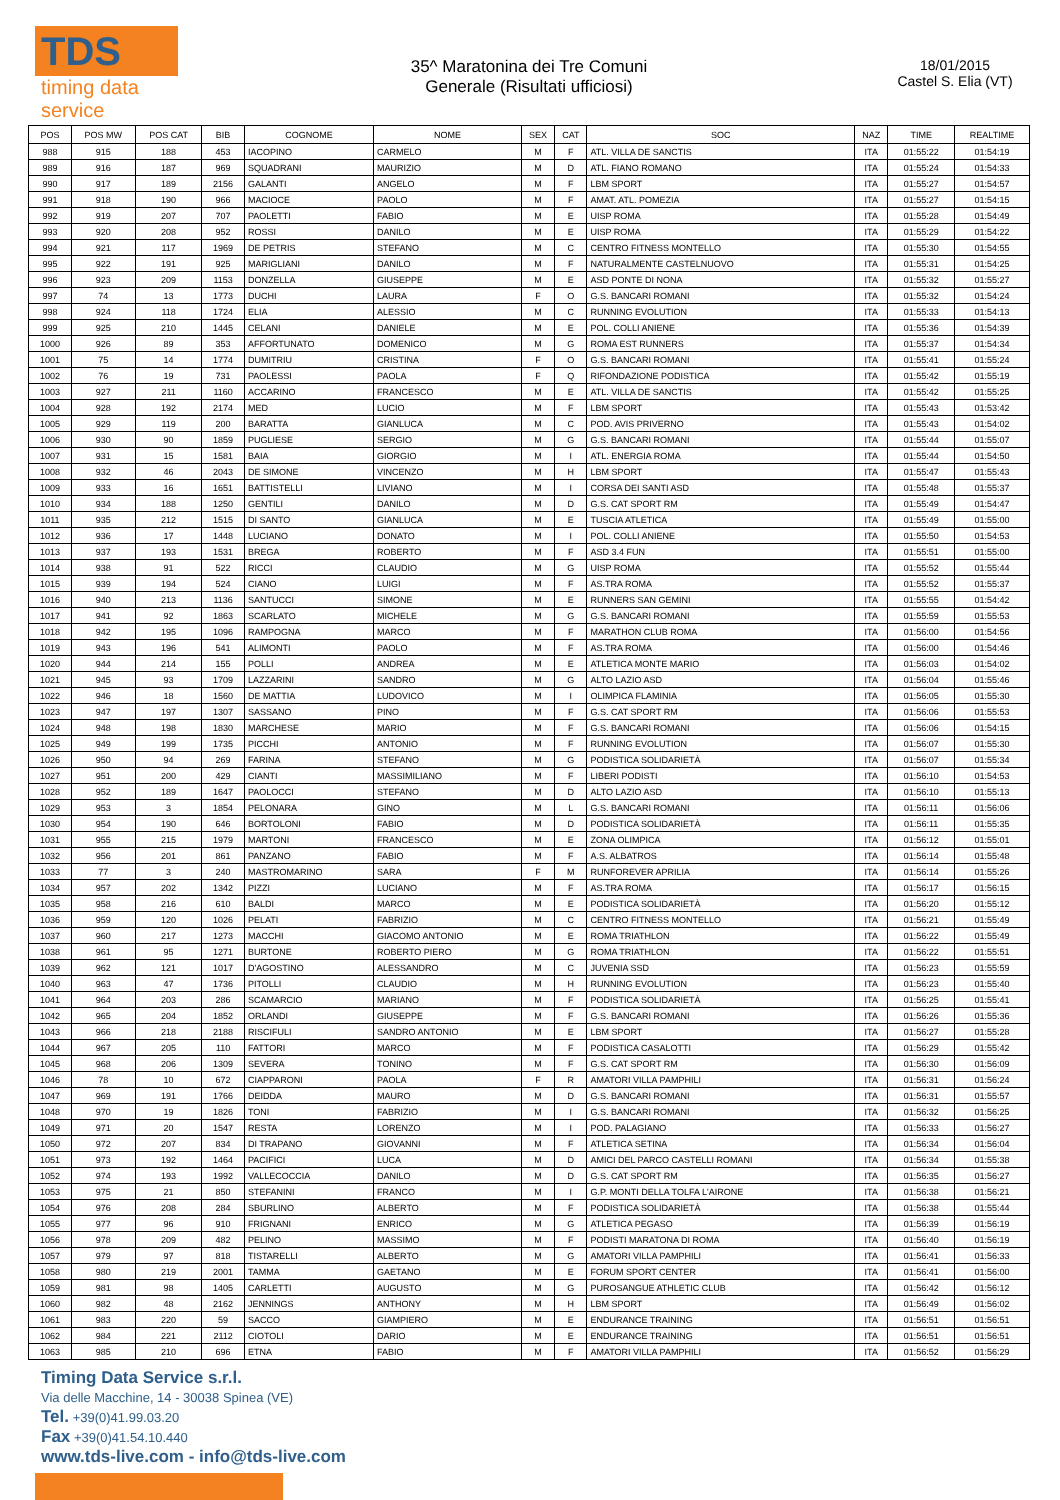TDS
timing data service
35^ Maratonina dei Tre Comuni
Generale (Risultati ufficiosi)
18/01/2015
Castel S. Elia (VT)
| POS | POS MW | POS CAT | BIB | COGNOME | NOME | SEX | CAT | SOC | NAZ | TIME | REALTIME |
| --- | --- | --- | --- | --- | --- | --- | --- | --- | --- | --- | --- |
| 988 | 915 | 188 | 453 | IACOPINO | CARMELO | M | F | ATL. VILLA DE SANCTIS | ITA | 01:55:22 | 01:54:19 |
| 989 | 916 | 187 | 969 | SQUADRANI | MAURIZIO | M | D | ATL. FIANO ROMANO | ITA | 01:55:24 | 01:54:33 |
| 990 | 917 | 189 | 2156 | GALANTI | ANGELO | M | F | LBM SPORT | ITA | 01:55:27 | 01:54:57 |
| 991 | 918 | 190 | 966 | MACIOCE | PAOLO | M | F | AMAT. ATL. POMEZIA | ITA | 01:55:27 | 01:54:15 |
| 992 | 919 | 207 | 707 | PAOLETTI | FABIO | M | E | UISP ROMA | ITA | 01:55:28 | 01:54:49 |
| 993 | 920 | 208 | 952 | ROSSI | DANILO | M | E | UISP ROMA | ITA | 01:55:29 | 01:54:22 |
| 994 | 921 | 117 | 1969 | DE PETRIS | STEFANO | M | C | CENTRO FITNESS MONTELLO | ITA | 01:55:30 | 01:54:55 |
| 995 | 922 | 191 | 925 | MARIGLIANI | DANILO | M | F | NATURALMENTE CASTELNUOVO | ITA | 01:55:31 | 01:54:25 |
| 996 | 923 | 209 | 1153 | DONZELLA | GIUSEPPE | M | E | ASD PONTE DI NONA | ITA | 01:55:32 | 01:55:27 |
| 997 | 74 | 13 | 1773 | DUCHI | LAURA | F | O | G.S. BANCARI ROMANI | ITA | 01:55:32 | 01:54:24 |
| 998 | 924 | 118 | 1724 | ELIA | ALESSIO | M | C | RUNNING EVOLUTION | ITA | 01:55:33 | 01:54:13 |
| 999 | 925 | 210 | 1445 | CELANI | DANIELE | M | E | POL. COLLI ANIENE | ITA | 01:55:36 | 01:54:39 |
| 1000 | 926 | 89 | 353 | AFFORTUNATO | DOMENICO | M | G | ROMA EST RUNNERS | ITA | 01:55:37 | 01:54:34 |
| 1001 | 75 | 14 | 1774 | DUMITRIU | CRISTINA | F | O | G.S. BANCARI ROMANI | ITA | 01:55:41 | 01:55:24 |
| 1002 | 76 | 19 | 731 | PAOLESSI | PAOLA | F | Q | RIFONDAZIONE PODISTICA | ITA | 01:55:42 | 01:55:19 |
| 1003 | 927 | 211 | 1160 | ACCARINO | FRANCESCO | M | E | ATL. VILLA DE SANCTIS | ITA | 01:55:42 | 01:55:25 |
| 1004 | 928 | 192 | 2174 | MED | LUCIO | M | F | LBM SPORT | ITA | 01:55:43 | 01:53:42 |
| 1005 | 929 | 119 | 200 | BARATTA | GIANLUCA | M | C | POD. AVIS PRIVERNO | ITA | 01:55:43 | 01:54:02 |
| 1006 | 930 | 90 | 1859 | PUGLIESE | SERGIO | M | G | G.S. BANCARI ROMANI | ITA | 01:55:44 | 01:55:07 |
| 1007 | 931 | 15 | 1581 | BAIA | GIORGIO | M | I | ATL. ENERGIA ROMA | ITA | 01:55:44 | 01:54:50 |
| 1008 | 932 | 46 | 2043 | DE SIMONE | VINCENZO | M | H | LBM SPORT | ITA | 01:55:47 | 01:55:43 |
| 1009 | 933 | 16 | 1651 | BATTISTELLI | LIVIANO | M | I | CORSA DEI SANTI ASD | ITA | 01:55:48 | 01:55:37 |
| 1010 | 934 | 188 | 1250 | GENTILI | DANILO | M | D | G.S. CAT SPORT RM | ITA | 01:55:49 | 01:54:47 |
| 1011 | 935 | 212 | 1515 | DI SANTO | GIANLUCA | M | E | TUSCIA ATLETICA | ITA | 01:55:49 | 01:55:00 |
| 1012 | 936 | 17 | 1448 | LUCIANO | DONATO | M | I | POL. COLLI ANIENE | ITA | 01:55:50 | 01:54:53 |
| 1013 | 937 | 193 | 1531 | BREGA | ROBERTO | M | F | ASD 3.4 FUN | ITA | 01:55:51 | 01:55:00 |
| 1014 | 938 | 91 | 522 | RICCI | CLAUDIO | M | G | UISP ROMA | ITA | 01:55:52 | 01:55:44 |
| 1015 | 939 | 194 | 524 | CIANO | LUIGI | M | F | AS.TRA ROMA | ITA | 01:55:52 | 01:55:37 |
| 1016 | 940 | 213 | 1136 | SANTUCCI | SIMONE | M | E | RUNNERS SAN GEMINI | ITA | 01:55:55 | 01:54:42 |
| 1017 | 941 | 92 | 1863 | SCARLATO | MICHELE | M | G | G.S. BANCARI ROMANI | ITA | 01:55:59 | 01:55:53 |
| 1018 | 942 | 195 | 1096 | RAMPOGNA | MARCO | M | F | MARATHON CLUB ROMA | ITA | 01:56:00 | 01:54:56 |
| 1019 | 943 | 196 | 541 | ALIMONTI | PAOLO | M | F | AS.TRA ROMA | ITA | 01:56:00 | 01:54:46 |
| 1020 | 944 | 214 | 155 | POLLI | ANDREA | M | E | ATLETICA MONTE MARIO | ITA | 01:56:03 | 01:54:02 |
| 1021 | 945 | 93 | 1709 | LAZZARINI | SANDRO | M | G | ALTO LAZIO ASD | ITA | 01:56:04 | 01:55:46 |
| 1022 | 946 | 18 | 1560 | DE MATTIA | LUDOVICO | M | I | OLIMPICA FLAMINIA | ITA | 01:56:05 | 01:55:30 |
| 1023 | 947 | 197 | 1307 | SASSANO | PINO | M | F | G.S. CAT SPORT RM | ITA | 01:56:06 | 01:55:53 |
| 1024 | 948 | 198 | 1830 | MARCHESE | MARIO | M | F | G.S. BANCARI ROMANI | ITA | 01:56:06 | 01:54:15 |
| 1025 | 949 | 199 | 1735 | PICCHI | ANTONIO | M | F | RUNNING EVOLUTION | ITA | 01:56:07 | 01:55:30 |
| 1026 | 950 | 94 | 269 | FARINA | STEFANO | M | G | PODISTICA SOLIDARIETÀ | ITA | 01:56:07 | 01:55:34 |
| 1027 | 951 | 200 | 429 | CIANTI | MASSIMILIANO | M | F | LIBERI PODISTI | ITA | 01:56:10 | 01:54:53 |
| 1028 | 952 | 189 | 1647 | PAOLOCCI | STEFANO | M | D | ALTO LAZIO ASD | ITA | 01:56:10 | 01:55:13 |
| 1029 | 953 | 3 | 1854 | PELONARA | GINO | M | L | G.S. BANCARI ROMANI | ITA | 01:56:11 | 01:56:06 |
| 1030 | 954 | 190 | 646 | BORTOLONI | FABIO | M | D | PODISTICA SOLIDARIETÀ | ITA | 01:56:11 | 01:55:35 |
| 1031 | 955 | 215 | 1979 | MARTONI | FRANCESCO | M | E | ZONA OLIMPICA | ITA | 01:56:12 | 01:55:01 |
| 1032 | 956 | 201 | 861 | PANZANO | FABIO | M | F | A.S. ALBATROS | ITA | 01:56:14 | 01:55:48 |
| 1033 | 77 | 3 | 240 | MASTROMARINO | SARA | F | M | RUNFOREVER APRILIA | ITA | 01:56:14 | 01:55:26 |
| 1034 | 957 | 202 | 1342 | PIZZI | LUCIANO | M | F | AS.TRA ROMA | ITA | 01:56:17 | 01:56:15 |
| 1035 | 958 | 216 | 610 | BALDI | MARCO | M | E | PODISTICA SOLIDARIETÀ | ITA | 01:56:20 | 01:55:12 |
| 1036 | 959 | 120 | 1026 | PELATI | FABRIZIO | M | C | CENTRO FITNESS MONTELLO | ITA | 01:56:21 | 01:55:49 |
| 1037 | 960 | 217 | 1273 | MACCHI | GIACOMO ANTONIO | M | E | ROMA TRIATHLON | ITA | 01:56:22 | 01:55:49 |
| 1038 | 961 | 95 | 1271 | BURTONE | ROBERTO PIERO | M | G | ROMA TRIATHLON | ITA | 01:56:22 | 01:55:51 |
| 1039 | 962 | 121 | 1017 | D'AGOSTINO | ALESSANDRO | M | C | JUVENIA SSD | ITA | 01:56:23 | 01:55:59 |
| 1040 | 963 | 47 | 1736 | PITOLLI | CLAUDIO | M | H | RUNNING EVOLUTION | ITA | 01:56:23 | 01:55:40 |
| 1041 | 964 | 203 | 286 | SCAMARCIO | MARIANO | M | F | PODISTICA SOLIDARIETÀ | ITA | 01:56:25 | 01:55:41 |
| 1042 | 965 | 204 | 1852 | ORLANDI | GIUSEPPE | M | F | G.S. BANCARI ROMANI | ITA | 01:56:26 | 01:55:36 |
| 1043 | 966 | 218 | 2188 | RISCIFULI | SANDRO ANTONIO | M | E | LBM SPORT | ITA | 01:56:27 | 01:55:28 |
| 1044 | 967 | 205 | 110 | FATTORI | MARCO | M | F | PODISTICA CASALOTTI | ITA | 01:56:29 | 01:55:42 |
| 1045 | 968 | 206 | 1309 | SEVERA | TONINO | M | F | G.S. CAT SPORT RM | ITA | 01:56:30 | 01:56:09 |
| 1046 | 78 | 10 | 672 | CIAPPARONI | PAOLA | F | R | AMATORI VILLA PAMPHILI | ITA | 01:56:31 | 01:56:24 |
| 1047 | 969 | 191 | 1766 | DEIDDA | MAURO | M | D | G.S. BANCARI ROMANI | ITA | 01:56:31 | 01:55:57 |
| 1048 | 970 | 19 | 1826 | TONI | FABRIZIO | M | I | G.S. BANCARI ROMANI | ITA | 01:56:32 | 01:56:25 |
| 1049 | 971 | 20 | 1547 | RESTA | LORENZO | M | I | POD. PALAGIANO | ITA | 01:56:33 | 01:56:27 |
| 1050 | 972 | 207 | 834 | DI TRAPANO | GIOVANNI | M | F | ATLETICA SETINA | ITA | 01:56:34 | 01:56:04 |
| 1051 | 973 | 192 | 1464 | PACIFICI | LUCA | M | D | AMICI DEL PARCO CASTELLI ROMANI | ITA | 01:56:34 | 01:55:38 |
| 1052 | 974 | 193 | 1992 | VALLECOCCIA | DANILO | M | D | G.S. CAT SPORT RM | ITA | 01:56:35 | 01:56:27 |
| 1053 | 975 | 21 | 850 | STEFANINI | FRANCO | M | I | G.P. MONTI DELLA TOLFA L'AIRONE | ITA | 01:56:38 | 01:56:21 |
| 1054 | 976 | 208 | 284 | SBURLINO | ALBERTO | M | F | PODISTICA SOLIDARIETÀ | ITA | 01:56:38 | 01:55:44 |
| 1055 | 977 | 96 | 910 | FRIGNANI | ENRICO | M | G | ATLETICA PEGASO | ITA | 01:56:39 | 01:56:19 |
| 1056 | 978 | 209 | 482 | PELINO | MASSIMO | M | F | PODISTI MARATONA DI ROMA | ITA | 01:56:40 | 01:56:19 |
| 1057 | 979 | 97 | 818 | TISTARELLI | ALBERTO | M | G | AMATORI VILLA PAMPHILI | ITA | 01:56:41 | 01:56:33 |
| 1058 | 980 | 219 | 2001 | TAMMA | GAETANO | M | E | FORUM SPORT CENTER | ITA | 01:56:41 | 01:56:00 |
| 1059 | 981 | 98 | 1405 | CARLETTI | AUGUSTO | M | G | PUROSANGUE ATHLETIC CLUB | ITA | 01:56:42 | 01:56:12 |
| 1060 | 982 | 48 | 2162 | JENNINGS | ANTHONY | M | H | LBM SPORT | ITA | 01:56:49 | 01:56:02 |
| 1061 | 983 | 220 | 59 | SACCO | GIAMPIERO | M | E | ENDURANCE TRAINING | ITA | 01:56:51 | 01:56:51 |
| 1062 | 984 | 221 | 2112 | CIOTOLI | DARIO | M | E | ENDURANCE TRAINING | ITA | 01:56:51 | 01:56:51 |
| 1063 | 985 | 210 | 696 | ETNA | FABIO | M | F | AMATORI VILLA PAMPHILI | ITA | 01:56:52 | 01:56:29 |
Timing Data Service s.r.l.
Via delle Macchine, 14 - 30038 Spinea (VE)
Tel. +39(0)41.99.03.20
Fax +39(0)41.54.10.440
www.tds-live.com - info@tds-live.com